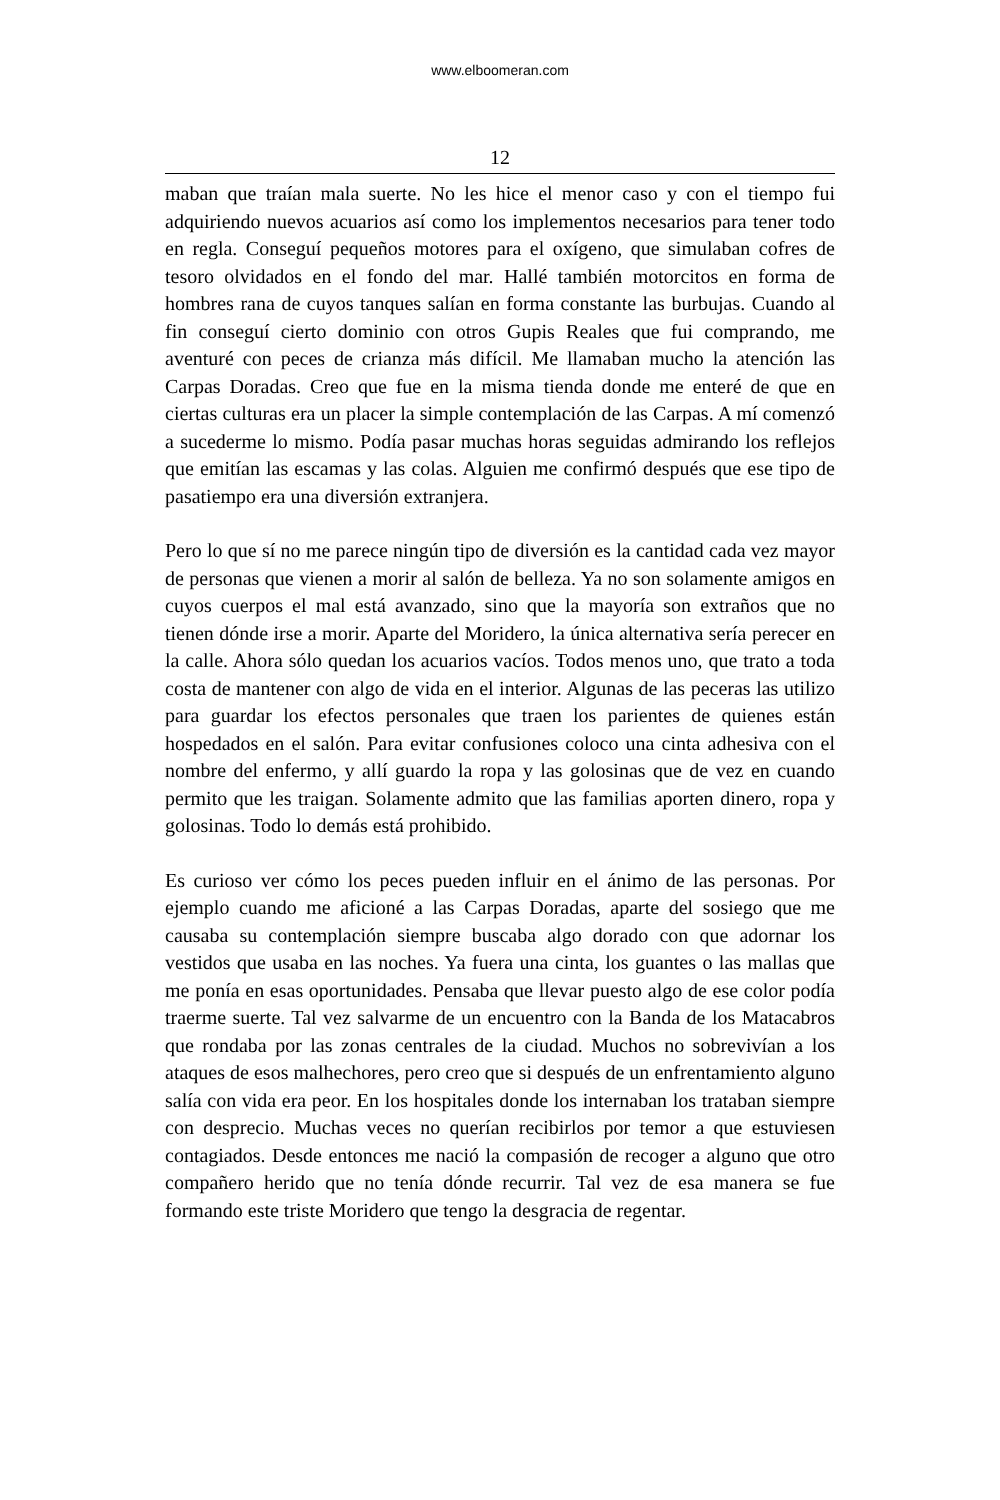www.elboomeran.com
12
maban que traían mala suerte. No les hice el menor caso y con el tiempo fui adquiriendo nuevos acuarios así como los implementos necesarios para tener todo en regla. Conseguí pequeños motores para el oxígeno, que simulaban cofres de tesoro olvidados en el fondo del mar. Hallé también motorcitos en forma de hombres rana de cuyos tanques salían en forma constante las burbujas. Cuando al fin conseguí cierto dominio con otros Gupis Reales que fui comprando, me aventuré con peces de crianza más difícil. Me llamaban mucho la atención las Carpas Doradas. Creo que fue en la misma tienda donde me enteré de que en ciertas culturas era un placer la simple contemplación de las Carpas. A mí comenzó a sucederme lo mismo. Podía pasar muchas horas seguidas admirando los reflejos que emitían las escamas y las colas. Alguien me confirmó después que ese tipo de pasatiempo era una diversión extranjera.
Pero lo que sí no me parece ningún tipo de diversión es la cantidad cada vez mayor de personas que vienen a morir al salón de belleza. Ya no son solamente amigos en cuyos cuerpos el mal está avanzado, sino que la mayoría son extraños que no tienen dónde irse a morir. Aparte del Moridero, la única alternativa sería perecer en la calle. Ahora sólo quedan los acuarios vacíos. Todos menos uno, que trato a toda costa de mantener con algo de vida en el interior. Algunas de las peceras las utilizo para guardar los efectos personales que traen los parientes de quienes están hospedados en el salón. Para evitar confusiones coloco una cinta adhesiva con el nombre del enfermo, y allí guardo la ropa y las golosinas que de vez en cuando permito que les traigan. Solamente admito que las familias aporten dinero, ropa y golosinas. Todo lo demás está prohibido.
Es curioso ver cómo los peces pueden influir en el ánimo de las personas. Por ejemplo cuando me aficioné a las Carpas Doradas, aparte del sosiego que me causaba su contemplación siempre buscaba algo dorado con que adornar los vestidos que usaba en las noches. Ya fuera una cinta, los guantes o las mallas que me ponía en esas oportunidades. Pensaba que llevar puesto algo de ese color podía traerme suerte. Tal vez salvarme de un encuentro con la Banda de los Matacabros que rondaba por las zonas centrales de la ciudad. Muchos no sobrevivían a los ataques de esos malhechores, pero creo que si después de un enfrentamiento alguno salía con vida era peor. En los hospitales donde los internaban los trataban siempre con desprecio. Muchas veces no querían recibirlos por temor a que estuviesen contagiados. Desde entonces me nació la compasión de recoger a alguno que otro compañero herido que no tenía dónde recurrir. Tal vez de esa manera se fue formando este triste Moridero que tengo la desgracia de regentar.